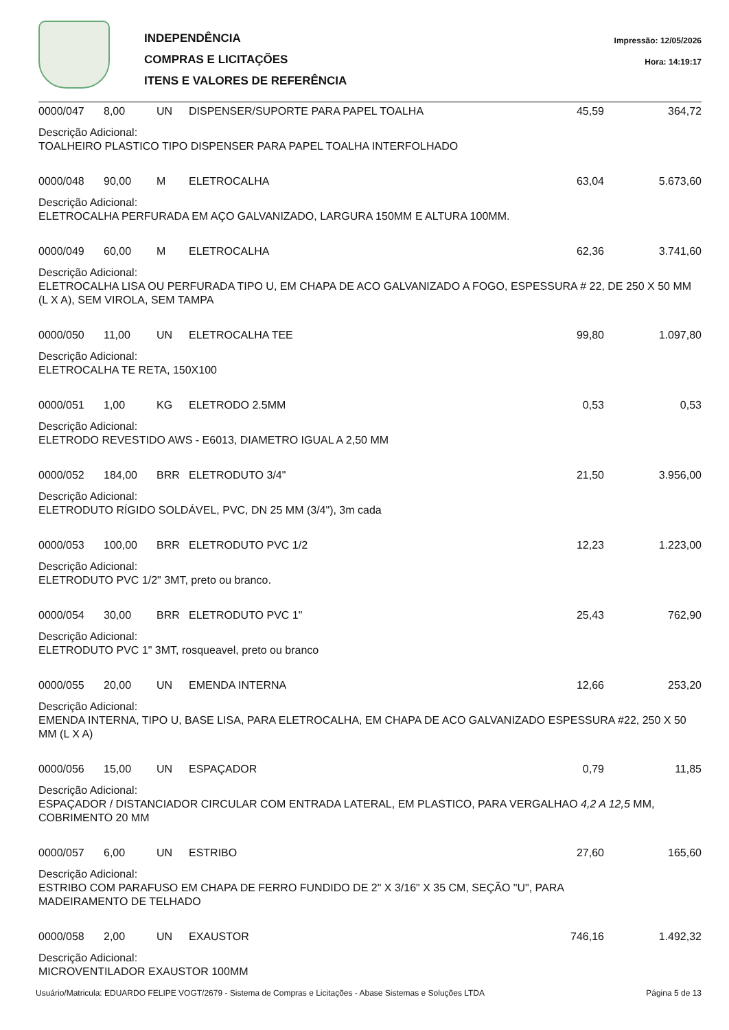INDEPENDÊNCIA
COMPRAS E LICITAÇÕES
ITENS E VALORES DE REFERÊNCIA
Impressão: 12/05/2026
Hora: 14:19:17
| 0000/047 | 8,00 | UN | DISPENSER/SUPORTE PARA PAPEL TOALHA | 45,59 | 364,72 |
| Descrição Adicional: TOALHEIRO PLASTICO TIPO DISPENSER PARA PAPEL TOALHA INTERFOLHADO | | | | | |
| 0000/048 | 90,00 | M | ELETROCALHA | 63,04 | 5.673,60 |
| Descrição Adicional: ELETROCALHA PERFURADA EM AÇO GALVANIZADO, LARGURA 150MM E ALTURA 100MM. | | | | | |
| 0000/049 | 60,00 | M | ELETROCALHA | 62,36 | 3.741,60 |
| Descrição Adicional: ELETROCALHA LISA OU PERFURADA TIPO U, EM CHAPA DE ACO GALVANIZADO A FOGO, ESPESSURA # 22, DE 250 X 50 MM (L X A), SEM VIROLA, SEM TAMPA | | | | | |
| 0000/050 | 11,00 | UN | ELETROCALHA TEE | 99,80 | 1.097,80 |
| Descrição Adicional: ELETROCALHA TE RETA, 150X100 | | | | | |
| 0000/051 | 1,00 | KG | ELETRODO 2.5MM | 0,53 | 0,53 |
| Descrição Adicional: ELETRODO REVESTIDO AWS - E6013, DIAMETRO IGUAL A 2,50 MM | | | | | |
| 0000/052 | 184,00 | BRR | ELETRODUTO 3/4" | 21,50 | 3.956,00 |
| Descrição Adicional: ELETRODUTO RÍGIDO SOLDÁVEL, PVC, DN 25 MM (3/4"), 3m cada | | | | | |
| 0000/053 | 100,00 | BRR | ELETRODUTO PVC 1/2 | 12,23 | 1.223,00 |
| Descrição Adicional: ELETRODUTO PVC 1/2" 3MT, preto ou branco. | | | | | |
| 0000/054 | 30,00 | BRR | ELETRODUTO PVC 1" | 25,43 | 762,90 |
| Descrição Adicional: ELETRODUTO PVC 1" 3MT, rosqueavel, preto ou branco | | | | | |
| 0000/055 | 20,00 | UN | EMENDA INTERNA | 12,66 | 253,20 |
| Descrição Adicional: EMENDA INTERNA, TIPO U, BASE LISA, PARA ELETROCALHA, EM CHAPA DE ACO GALVANIZADO ESPESSURA #22, 250 X 50 MM (L X A) | | | | | |
| 0000/056 | 15,00 | UN | ESPAÇADOR | 0,79 | 11,85 |
| Descrição Adicional: ESPAÇADOR / DISTANCIADOR CIRCULAR COM ENTRADA LATERAL, EM PLASTICO, PARA VERGALHAO 4,2 A 12,5 MM, COBRIMENTO 20 MM | | | | | |
| 0000/057 | 6,00 | UN | ESTRIBO | 27,60 | 165,60 |
| Descrição Adicional: ESTRIBO COM PARAFUSO EM CHAPA DE FERRO FUNDIDO DE 2" X 3/16" X 35 CM, SEÇÃO "U", PARA MADEIRAMENTO DE TELHADO | | | | | |
| 0000/058 | 2,00 | UN | EXAUSTOR | 746,16 | 1.492,32 |
| Descrição Adicional: MICROVENTILADOR EXAUSTOR 100MM | | | | | |
Usuário/Matricula: EDUARDO FELIPE VOGT/2679 - Sistema de Compras e Licitações - Abase Sistemas e Soluções LTDA Página 5 de 13